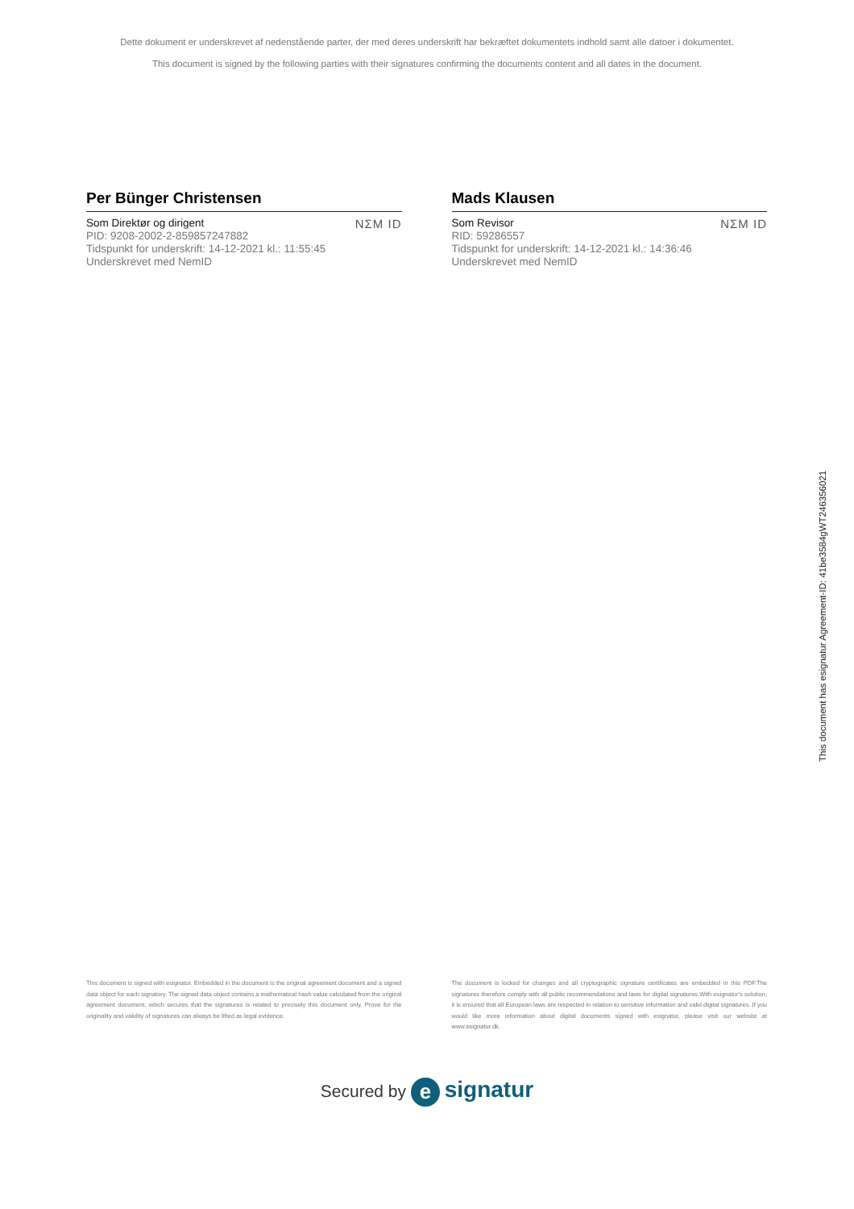Dette dokument er underskrevet af nedenstående parter, der med deres underskrift har bekræftet dokumentets indhold samt alle datoer i dokumentet.
This document is signed by the following parties with their signatures confirming the documents content and all dates in the document.
Per Bünger Christensen
Som Direktør og dirigent
PID: 9208-2002-2-859857247882
Tidspunkt for underskrift: 14-12-2021 kl.: 11:55:45
Underskrevet med NemID
NΣM ID
Mads Klausen
Som Revisor
RID: 59286557
Tidspunkt for underskrift: 14-12-2021 kl.: 14:36:46
Underskrevet med NemID
NΣM ID
This document has esignatur Agreement-ID: 41be3584gWT246356021
This document is signed with esignatur. Embedded in the document is the original agreement document and a signed data object for each signatory. The signed data object contains a mathematical hash value calculated from the original agreement document, which secures that the signatures is related to precisely this document only. Prove for the originality and validity of signatures can always be lifted as legal evidence.
The document is locked for changes and all cryptographic signature certificates are embedded in this PDF.The signatures therefore comply with all public recommendations and laws for digital signatures.With esignatur's solution, it is ensured that all European laws are respected in relation to sensitive information and valid digital signatures. If you would like more information about digital documents signed with esignatur, please visit our website at www.esignatur.dk.
Secured by e signatur